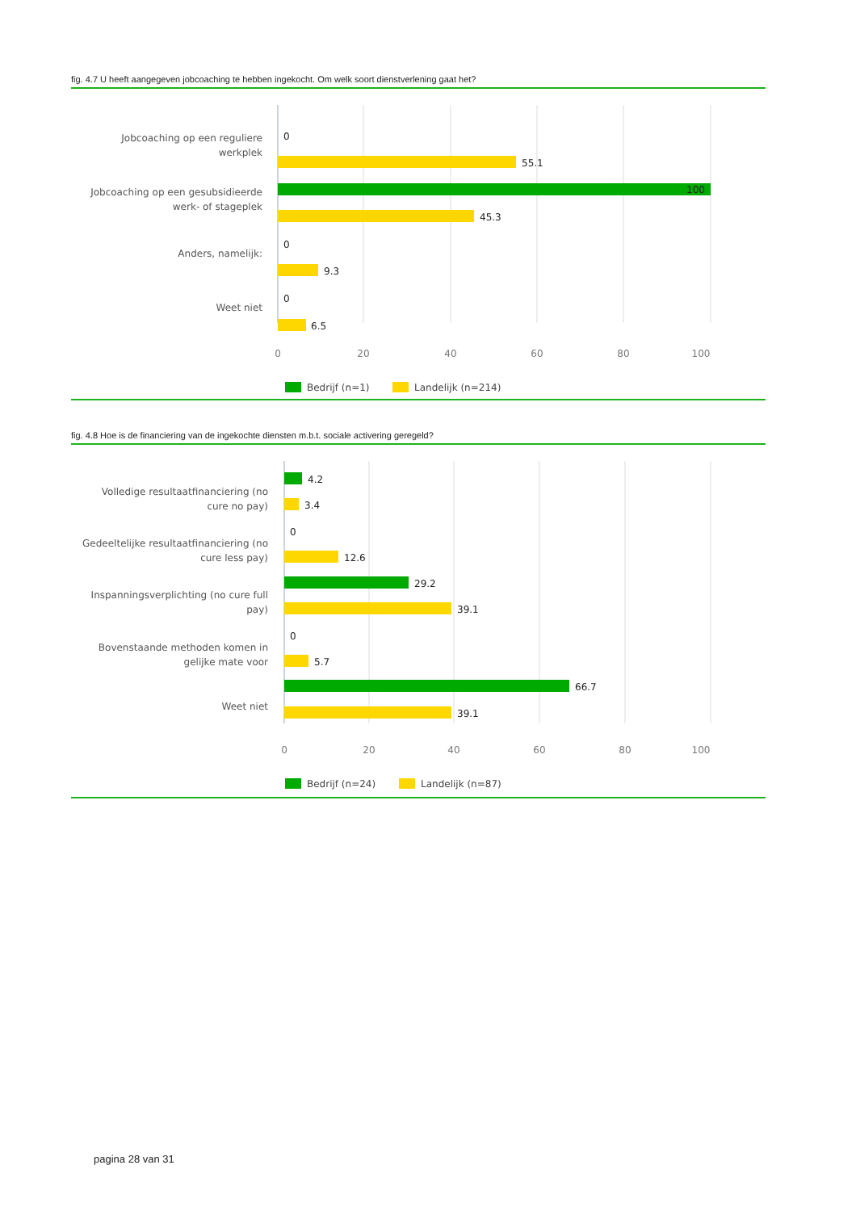fig. 4.7 U heeft aangegeven jobcoaching te hebben ingekocht. Om welk soort dienstverlening gaat het?
Jobcoaching op een reguliere
werkplek
Jobcoaching op een gesubsidieerde
werk- of stageplek
Anders, namelijk:
Weet niet
0
55.1
100
45.3
0
9.3
0
6.5
0
20
40
60
80
100
Bedrijf (n=1)
Landelijk (n=214)
fig. 4.8 Hoe is de financiering van de ingekochte diensten m.b.t. sociale activering geregeld?
Volledige resultaatfinanciering (no
cure no pay)
Gedeeltelijke resultaatfinanciering (no
cure less pay)
Inspanningsverplichting (no cure full
pay)
Bovenstaande methoden komen in
gelijke mate voor
Weet niet
4.2
3.4
0
12.6
29.2
39.1
0
5.7
66.7
39.1
0
20
40
60
80
100
Bedrijf (n=24)
Landelijk (n=87)
pagina 28 van 31